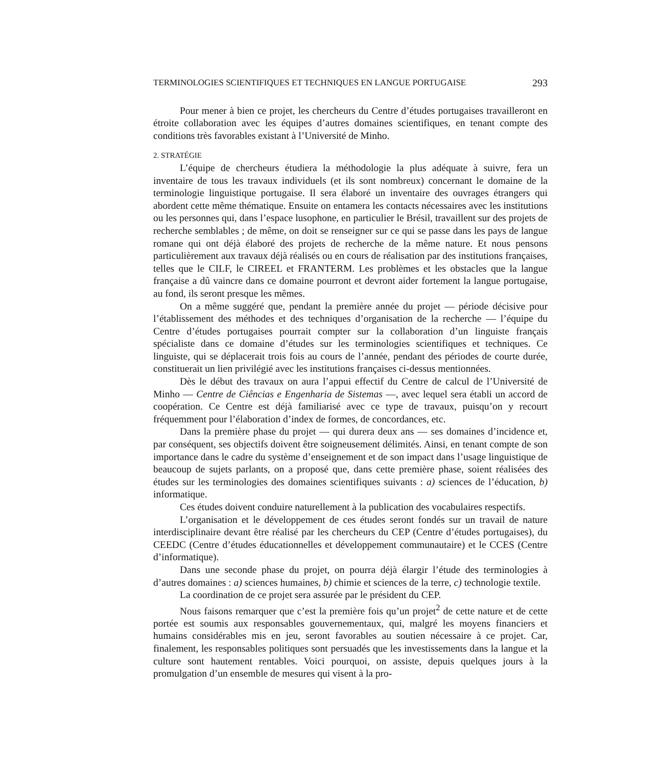TERMINOLOGIES SCIENTIFIQUES ET TECHNIQUES EN LANGUE PORTUGAISE 293
Pour mener à bien ce projet, les chercheurs du Centre d’études portugaises travailleront en étroite collaboration avec les équipes d’autres domaines scientifiques, en tenant compte des conditions très favorables existant à l’Université de Minho.
2. STRATÉGIE
L’équipe de chercheurs étudiera la méthodologie la plus adéquate à suivre, fera un inventaire de tous les travaux individuels (et ils sont nombreux) concernant le domaine de la terminologie linguistique portugaise. Il sera élaboré un inventaire des ouvrages étrangers qui abordent cette même thématique. Ensuite on entamera les contacts nécessaires avec les institutions ou les personnes qui, dans l’espace lusophone, en particulier le Brésil, travaillent sur des projets de recherche semblables ; de même, on doit se renseigner sur ce qui se passe dans les pays de langue romane qui ont déjà élaboré des projets de recherche de la même nature. Et nous pensons particulièrement aux travaux déjà réalisés ou en cours de réalisation par des institutions françaises, telles que le CILF, le CIREEL et FRANTERM. Les problèmes et les obstacles que la langue française a dû vaincre dans ce domaine pourront et devront aider fortement la langue portugaise, au fond, ils seront presque les mêmes.
On a même suggéré que, pendant la première année du projet — période décisive pour l’établissement des méthodes et des techniques d’organisation de la recherche — l’équipe du Centre d’études portugaises pourrait compter sur la collaboration d’un linguiste français spécialiste dans ce domaine d’études sur les terminologies scientifiques et techniques. Ce linguiste, qui se déplacerait trois fois au cours de l’année, pendant des périodes de courte durée, constituerait un lien privilégié avec les institutions françaises ci-dessus mentionnées.
Dès le début des travaux on aura l’appui effectif du Centre de calcul de l’Université de Minho — Centre de Ciências e Engenharia de Sistemas —, avec lequel sera établi un accord de coopération. Ce Centre est déjà familiarisé avec ce type de travaux, puisqu’on y recourt fréquemment pour l’élaboration d’index de formes, de concordances, etc.
Dans la première phase du projet — qui durera deux ans — ses domaines d’incidence et, par conséquent, ses objectifs doivent être soigneusement délimités. Ainsi, en tenant compte de son importance dans le cadre du système d’enseignement et de son impact dans l’usage linguistique de beaucoup de sujets parlants, on a proposé que, dans cette première phase, soient réalisées des études sur les terminologies des domaines scientifiques suivants : a) sciences de l’éducation, b) informatique.
Ces études doivent conduire naturellement à la publication des vocabulaires respectifs.
L’organisation et le développement de ces études seront fondés sur un travail de nature interdisciplinaire devant être réalisé par les chercheurs du CEP (Centre d’études portugaises), du CEEDC (Centre d’études éducationnelles et développement communautaire) et le CCES (Centre d’informatique).
Dans une seconde phase du projet, on pourra déjà élargir l’étude des terminologies à d’autres domaines : a) sciences humaines, b) chimie et sciences de la terre, c) technologie textile.
La coordination de ce projet sera assurée par le président du CEP.
Nous faisons remarquer que c’est la première fois qu’un projet<sup>2</sup> de cette nature et de cette portée est soumis aux responsables gouvernementaux, qui, malgré les moyens financiers et humains considérables mis en jeu, seront favorables au soutien nécessaire à ce projet. Car, finalement, les responsables politiques sont persuadés que les investissements dans la langue et la culture sont hautement rentables. Voici pourquoi, on assiste, depuis quelques jours à la promulgation d’un ensemble de mesures qui visent à la pro-